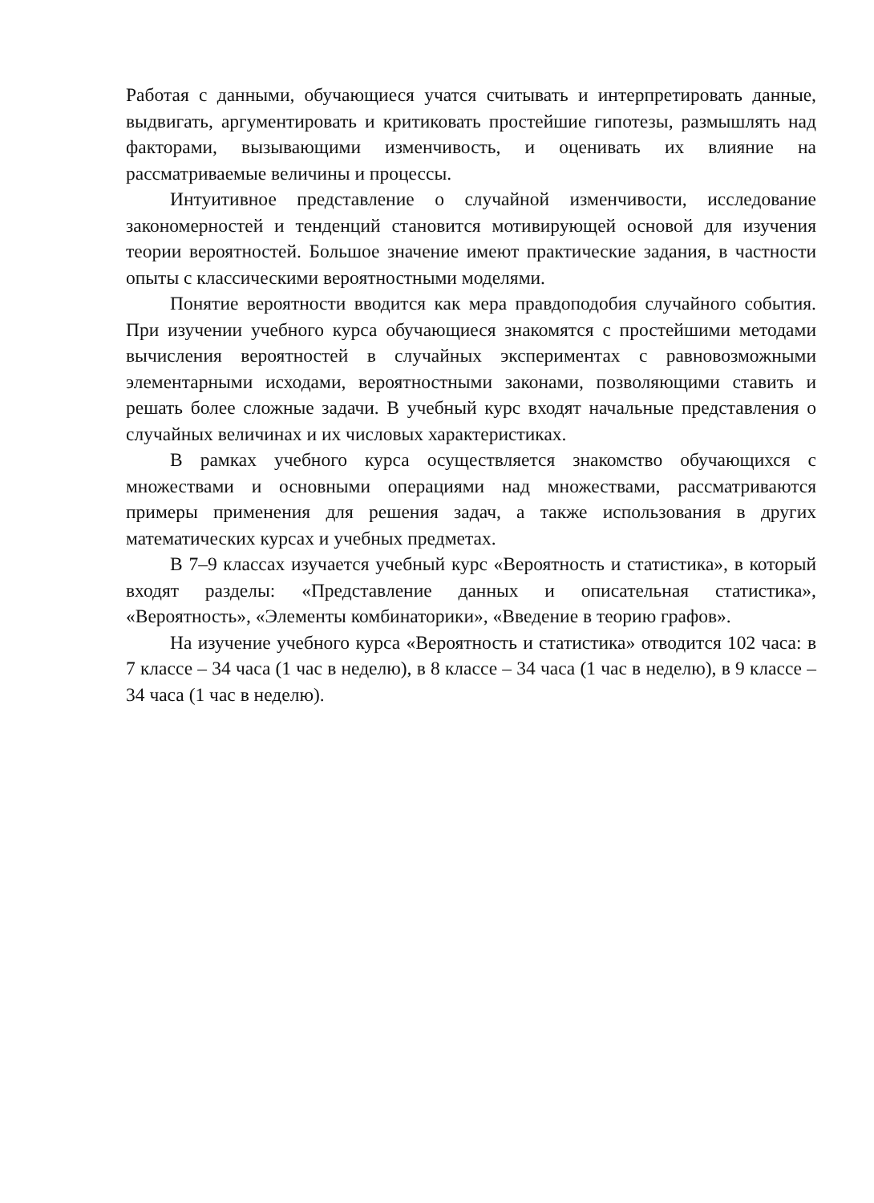Работая с данными, обучающиеся учатся считывать и интерпретировать данные, выдвигать, аргументировать и критиковать простейшие гипотезы, размышлять над факторами, вызывающими изменчивость, и оценивать их влияние на рассматриваемые величины и процессы.
Интуитивное представление о случайной изменчивости, исследование закономерностей и тенденций становится мотивирующей основой для изучения теории вероятностей. Большое значение имеют практические задания, в частности опыты с классическими вероятностными моделями.
Понятие вероятности вводится как мера правдоподобия случайного события. При изучении учебного курса обучающиеся знакомятся с простейшими методами вычисления вероятностей в случайных экспериментах с равновозможными элементарными исходами, вероятностными законами, позволяющими ставить и решать более сложные задачи. В учебный курс входят начальные представления о случайных величинах и их числовых характеристиках.
В рамках учебного курса осуществляется знакомство обучающихся с множествами и основными операциями над множествами, рассматриваются примеры применения для решения задач, а также использования в других математических курсах и учебных предметах.
В 7–9 классах изучается учебный курс «Вероятность и статистика», в который входят разделы: «Представление данных и описательная статистика», «Вероятность», «Элементы комбинаторики», «Введение в теорию графов».
На изучение учебного курса «Вероятность и статистика» отводится 102 часа: в 7 классе – 34 часа (1 час в неделю), в 8 классе – 34 часа (1 час в неделю), в 9 классе – 34 часа (1 час в неделю).